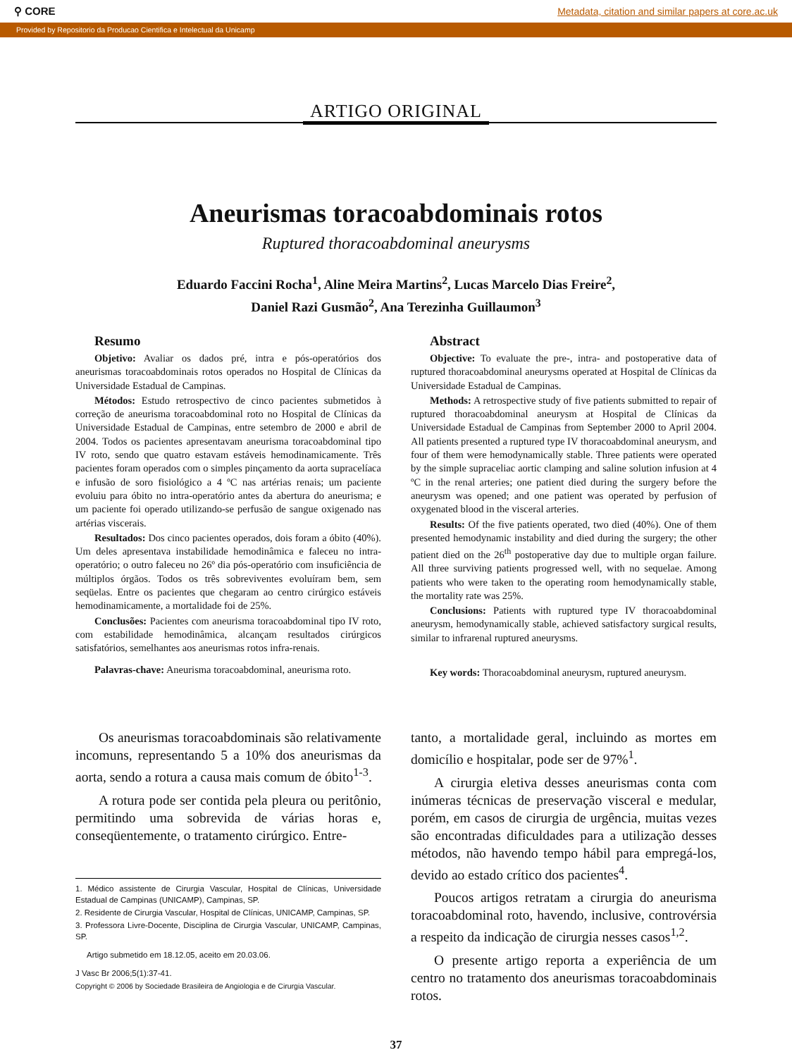⚲ CORE Metadata, citation and similar papers at core.ac.uk
Provided by Repositorio da Producao Cientifica e Intelectual da Unicamp
ARTIGO ORIGINAL
Aneurismas toracoabdominais rotos
Ruptured thoracoabdominal aneurysms
Eduardo Faccini Rocha<sup>1</sup>, Aline Meira Martins<sup>2</sup>, Lucas Marcelo Dias Freire<sup>2</sup>,
Daniel Razi Gusmão<sup>2</sup>, Ana Terezinha Guillaumon<sup>3</sup>
Resumo
Objetivo: Avaliar os dados pré, intra e pós-operatórios dos aneurismas toracoabdominais rotos operados no Hospital de Clínicas da Universidade Estadual de Campinas.
Métodos: Estudo retrospectivo de cinco pacientes submetidos à correção de aneurisma toracoabdominal roto no Hospital de Clínicas da Universidade Estadual de Campinas, entre setembro de 2000 e abril de 2004. Todos os pacientes apresentavam aneurisma toracoabdominal tipo IV roto, sendo que quatro estavam estáveis hemodinamicamente. Três pacientes foram operados com o simples pinçamento da aorta supracelíaca e infusão de soro fisiológico a 4 ºC nas artérias renais; um paciente evoluiu para óbito no intra-operatório antes da abertura do aneurisma; e um paciente foi operado utilizando-se perfusão de sangue oxigenado nas artérias viscerais.
Resultados: Dos cinco pacientes operados, dois foram a óbito (40%). Um deles apresentava instabilidade hemodinâmica e faleceu no intra-operatório; o outro faleceu no 26º dia pós-operatório com insuficiência de múltiplos órgãos. Todos os três sobreviventes evoluíram bem, sem seqüelas. Entre os pacientes que chegaram ao centro cirúrgico estáveis hemodinamicamente, a mortalidade foi de 25%.
Conclusões: Pacientes com aneurisma toracoabdominal tipo IV roto, com estabilidade hemodinâmica, alcançam resultados cirúrgicos satisfatórios, semelhantes aos aneurismas rotos infra-renais.
Palavras-chave: Aneurisma toracoabdominal, aneurisma roto.
Abstract
Objective: To evaluate the pre-, intra- and postoperative data of ruptured thoracoabdominal aneurysms operated at Hospital de Clínicas da Universidade Estadual de Campinas.
Methods: A retrospective study of five patients submitted to repair of ruptured thoracoabdominal aneurysm at Hospital de Clínicas da Universidade Estadual de Campinas from September 2000 to April 2004. All patients presented a ruptured type IV thoracoabdominal aneurysm, and four of them were hemodynamically stable. Three patients were operated by the simple supraceliac aortic clamping and saline solution infusion at 4 ºC in the renal arteries; one patient died during the surgery before the aneurysm was opened; and one patient was operated by perfusion of oxygenated blood in the visceral arteries.
Results: Of the five patients operated, two died (40%). One of them presented hemodynamic instability and died during the surgery; the other patient died on the 26<sup>th</sup> postoperative day due to multiple organ failure. All three surviving patients progressed well, with no sequelae. Among patients who were taken to the operating room hemodynamically stable, the mortality rate was 25%.
Conclusions: Patients with ruptured type IV thoracoabdominal aneurysm, hemodynamically stable, achieved satisfactory surgical results, similar to infrarenal ruptured aneurysms.
Key words: Thoracoabdominal aneurysm, ruptured aneurysm.
Os aneurismas toracoabdominais são relativamente incomuns, representando 5 a 10% dos aneurismas da aorta, sendo a rotura a causa mais comum de óbito<sup>1-3</sup>.
A rotura pode ser contida pela pleura ou peritônio, permitindo uma sobrevida de várias horas e, conseqüentemente, o tratamento cirúrgico. Entre-
1. Médico assistente de Cirurgia Vascular, Hospital de Clínicas, Universidade Estadual de Campinas (UNICAMP), Campinas, SP.
2. Residente de Cirurgia Vascular, Hospital de Clínicas, UNICAMP, Campinas, SP.
3. Professora Livre-Docente, Disciplina de Cirurgia Vascular, UNICAMP, Campinas, SP.
Artigo submetido em 18.12.05, aceito em 20.03.06.
J Vasc Br 2006;5(1):37-41.
Copyright © 2006 by Sociedade Brasileira de Angiologia e de Cirurgia Vascular.
tanto, a mortalidade geral, incluindo as mortes em domicílio e hospitalar, pode ser de 97%<sup>1</sup>.
A cirurgia eletiva desses aneurismas conta com inúmeras técnicas de preservação visceral e medular, porém, em casos de cirurgia de urgência, muitas vezes são encontradas dificuldades para a utilização desses métodos, não havendo tempo hábil para empregá-los, devido ao estado crítico dos pacientes<sup>4</sup>.
Poucos artigos retratam a cirurgia do aneurisma toracoabdominal roto, havendo, inclusive, controvérsia a respeito da indicação de cirurgia nesses casos<sup>1,2</sup>.
O presente artigo reporta a experiência de um centro no tratamento dos aneurismas toracoabdominais rotos.
37